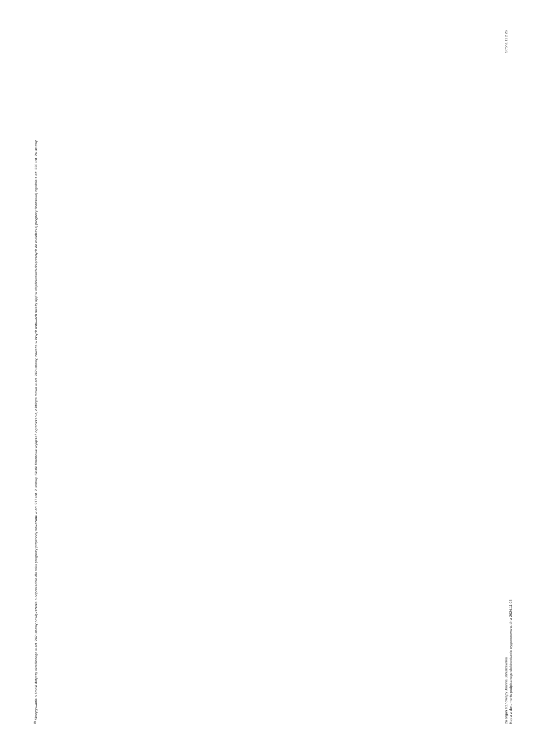<sup>8)</sup> Skorygowanie o środki dotyczy określonego w art. 242 ustawy powiększenia o odpowiednie dla roku prognozy przychody wskazane w art. 217 ust. 2 ustawy. Skutki finansowe wyłączeń ograniczenia, o którym mowa w art. 242 ustawy, zawarte w innych ustawach należy ująć w objaśnieniach dołączanych do wieloletniej prognozy finansowej zgodnie z art. 226 ust. 2a ustawy.
za organ stanowiący Joanna Januszewska
Kopia z dokumentu podpisanego elektronicznie wygenerowana dnia 2024.11.05
Strona 11 z 26